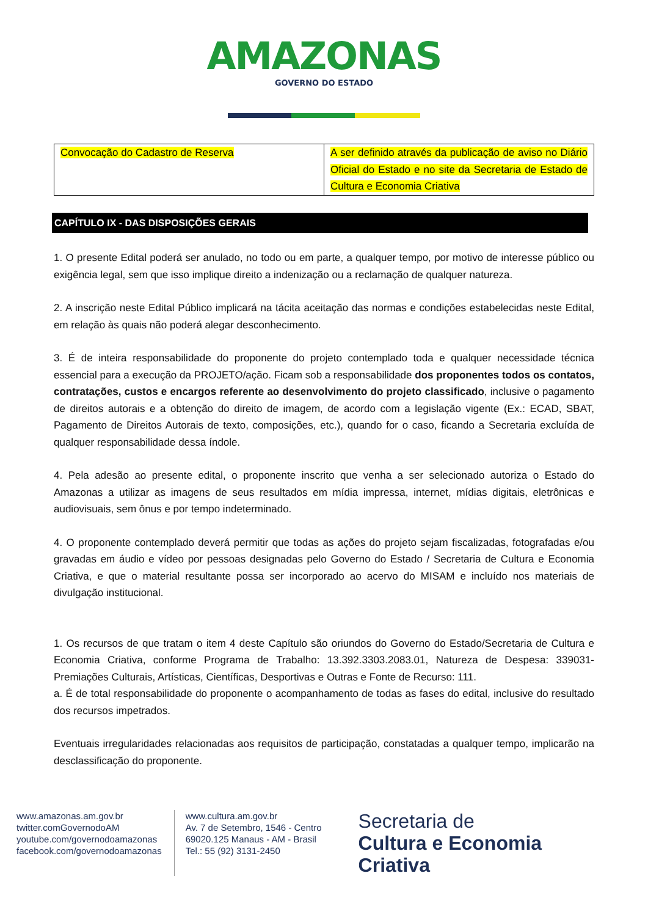AMAZONAS GOVERNO DO ESTADO
| Convocação do Cadastro de Reserva | A ser definido através da publicação de aviso no Diário Oficial do Estado e no site da Secretaria de Estado de Cultura e Economia Criativa |
CAPÍTULO IX - DAS DISPOSIÇÕES GERAIS
1. O presente Edital poderá ser anulado, no todo ou em parte, a qualquer tempo, por motivo de interesse público ou exigência legal, sem que isso implique direito a indenização ou a reclamação de qualquer natureza.
2. A inscrição neste Edital Público implicará na tácita aceitação das normas e condições estabelecidas neste Edital, em relação às quais não poderá alegar desconhecimento.
3. É de inteira responsabilidade do proponente do projeto contemplado toda e qualquer necessidade técnica essencial para a execução da PROJETO/ação. Ficam sob a responsabilidade dos proponentes todos os contatos, contratações, custos e encargos referente ao desenvolvimento do projeto classificado, inclusive o pagamento de direitos autorais e a obtenção do direito de imagem, de acordo com a legislação vigente (Ex.: ECAD, SBAT, Pagamento de Direitos Autorais de texto, composições, etc.), quando for o caso, ficando a Secretaria excluída de qualquer responsabilidade dessa índole.
4. Pela adesão ao presente edital, o proponente inscrito que venha a ser selecionado autoriza o Estado do Amazonas a utilizar as imagens de seus resultados em mídia impressa, internet, mídias digitais, eletrônicas e audiovisuais, sem ônus e por tempo indeterminado.
4. O proponente contemplado deverá permitir que todas as ações do projeto sejam fiscalizadas, fotografadas e/ou gravadas em áudio e vídeo por pessoas designadas pelo Governo do Estado / Secretaria de Cultura e Economia Criativa, e que o material resultante possa ser incorporado ao acervo do MISAM e incluído nos materiais de divulgação institucional.
1. Os recursos de que tratam o item 4 deste Capítulo são oriundos do Governo do Estado/Secretaria de Cultura e Economia Criativa, conforme Programa de Trabalho: 13.392.3303.2083.01, Natureza de Despesa: 339031-Premiações Culturais, Artísticas, Científicas, Desportivas e Outras e Fonte de Recurso: 111.
a. É de total responsabilidade do proponente o acompanhamento de todas as fases do edital, inclusive do resultado dos recursos impetrados.
Eventuais irregularidades relacionadas aos requisitos de participação, constatadas a qualquer tempo, implicarão na desclassificação do proponente.
www.amazonas.am.gov.br
twitter.comGovernodoAM
youtube.com/governodoamazonas
facebook.com/governodoamazonas
www.cultura.am.gov.br
Av. 7 de Setembro, 1546 - Centro
69020.125 Manaus - AM - Brasil
Tel.: 55 (92) 3131-2450
Secretaria de
Cultura e Economia
Criativa